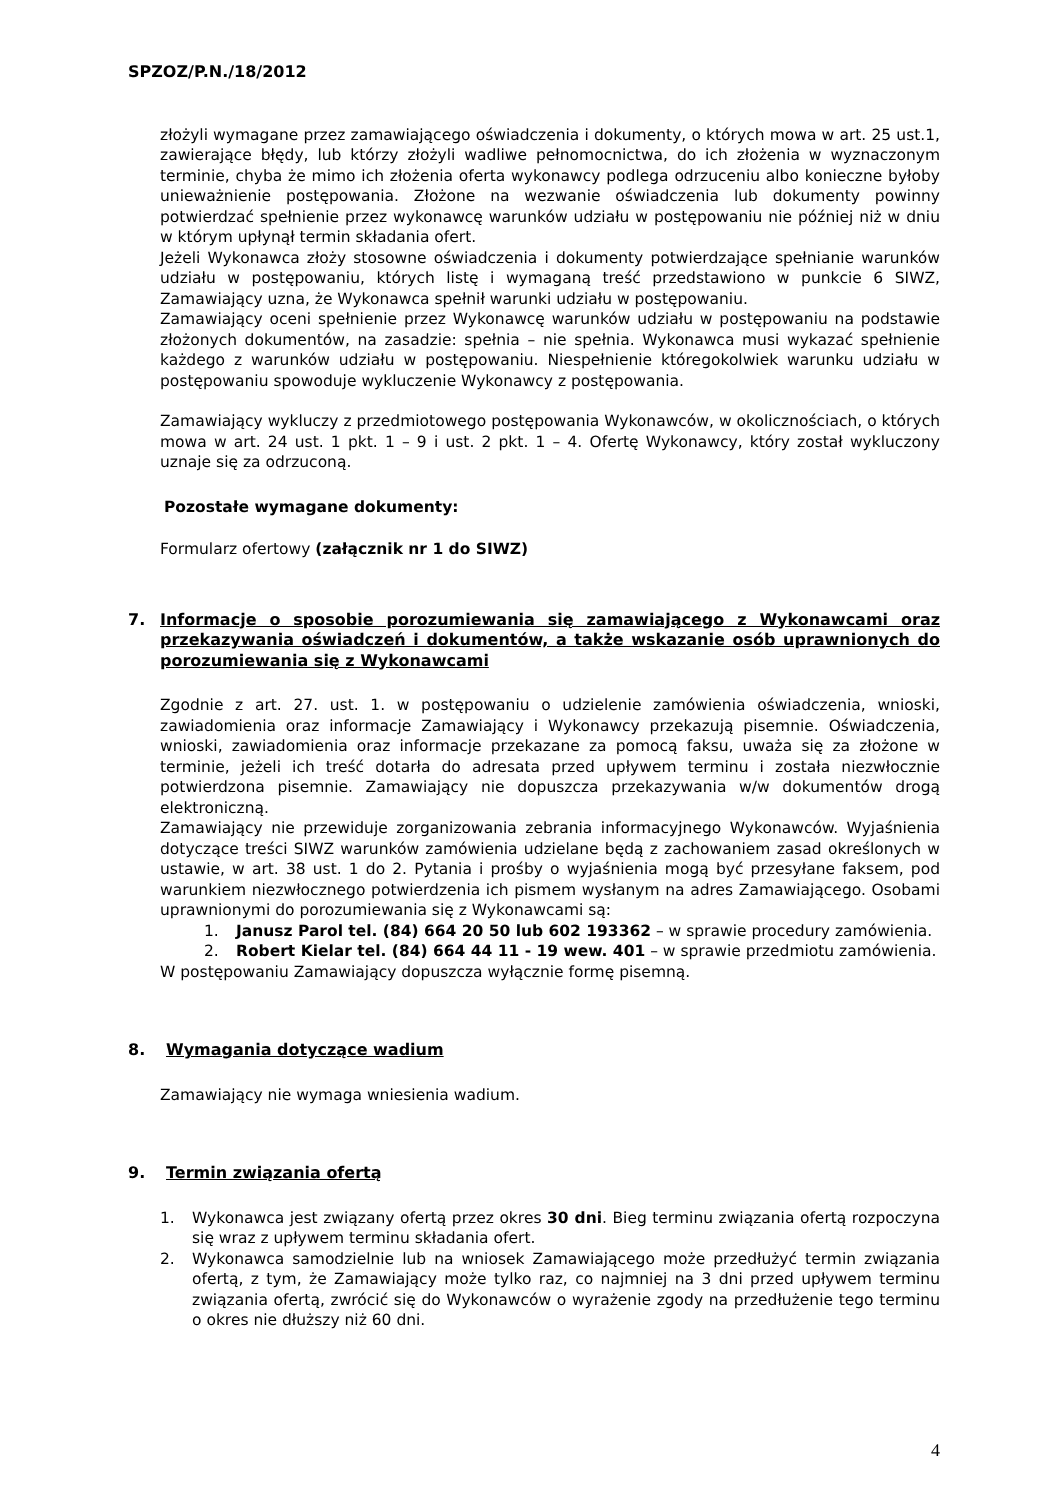SPZOZ/P.N./18/2012
złożyli wymagane przez zamawiającego oświadczenia i dokumenty, o których mowa w art. 25 ust.1, zawierające błędy, lub którzy złożyli wadliwe pełnomocnictwa, do ich złożenia w wyznaczonym terminie, chyba że mimo ich złożenia oferta wykonawcy podlega odrzuceniu albo konieczne byłoby unieważnienie postępowania. Złożone na wezwanie oświadczenia lub dokumenty powinny potwierdzać spełnienie przez wykonawcę warunków udziału w postępowaniu nie później niż w dniu w którym upłynął termin składania ofert.
Jeżeli Wykonawca złoży stosowne oświadczenia i dokumenty potwierdzające spełnianie warunków udziału w postępowaniu, których listę i wymaganą treść przedstawiono w punkcie 6 SIWZ, Zamawiający uzna, że Wykonawca spełnił warunki udziału w postępowaniu.
Zamawiający oceni spełnienie przez Wykonawcę warunków udziału w postępowaniu na podstawie złożonych dokumentów, na zasadzie: spełnia – nie spełnia. Wykonawca musi wykazać spełnienie każdego z warunków udziału w postępowaniu. Niespełnienie któregokolwiek warunku udziału w postępowaniu spowoduje wykluczenie Wykonawcy z postępowania.
Zamawiający wykluczy z przedmiotowego postępowania Wykonawców, w okolicznościach, o których mowa w art. 24 ust. 1 pkt. 1 – 9 i ust. 2 pkt. 1 – 4. Ofertę Wykonawcy, który został wykluczony uznaje się za odrzuconą.
Pozostałe wymagane dokumenty:
Formularz ofertowy (załącznik nr 1 do SIWZ)
7. Informacje o sposobie porozumiewania się zamawiającego z Wykonawcami oraz przekazywania oświadczeń i dokumentów, a także wskazanie osób uprawnionych do porozumiewania się z Wykonawcami
Zgodnie z art. 27. ust. 1. w postępowaniu o udzielenie zamówienia oświadczenia, wnioski, zawiadomienia oraz informacje Zamawiający i Wykonawcy przekazują pisemnie. Oświadczenia, wnioski, zawiadomienia oraz informacje przekazane za pomocą faksu, uważa się za złożone w terminie, jeżeli ich treść dotarła do adresata przed upływem terminu i została niezwłocznie potwierdzona pisemnie. Zamawiający nie dopuszcza przekazywania w/w dokumentów drogą elektroniczną.
Zamawiający nie przewiduje zorganizowania zebrania informacyjnego Wykonawców. Wyjaśnienia dotyczące treści SIWZ warunków zamówienia udzielane będą z zachowaniem zasad określonych w ustawie, w art. 38 ust. 1 do 2. Pytania i prośby o wyjaśnienia mogą być przesyłane faksem, pod warunkiem niezwłocznego potwierdzenia ich pismem wysłanym na adres Zamawiającego. Osobami uprawnionymi do porozumiewania się z Wykonawcami są:
1. Janusz Parol tel. (84) 664 20 50 lub 602 193362 – w sprawie procedury zamówienia.
2. Robert Kielar tel. (84) 664 44 11 - 19 wew. 401 – w sprawie przedmiotu zamówienia.
W postępowaniu Zamawiający dopuszcza wyłącznie formę pisemną.
8. Wymagania dotyczące wadium
Zamawiający nie wymaga wniesienia wadium.
9. Termin związania ofertą
1. Wykonawca jest związany ofertą przez okres 30 dni. Bieg terminu związania ofertą rozpoczyna się wraz z upływem terminu składania ofert.
2. Wykonawca samodzielnie lub na wniosek Zamawiającego może przedłużyć termin związania ofertą, z tym, że Zamawiający może tylko raz, co najmniej na 3 dni przed upływem terminu związania ofertą, zwrócić się do Wykonawców o wyrażenie zgody na przedłużenie tego terminu o okres nie dłuższy niż 60 dni.
4